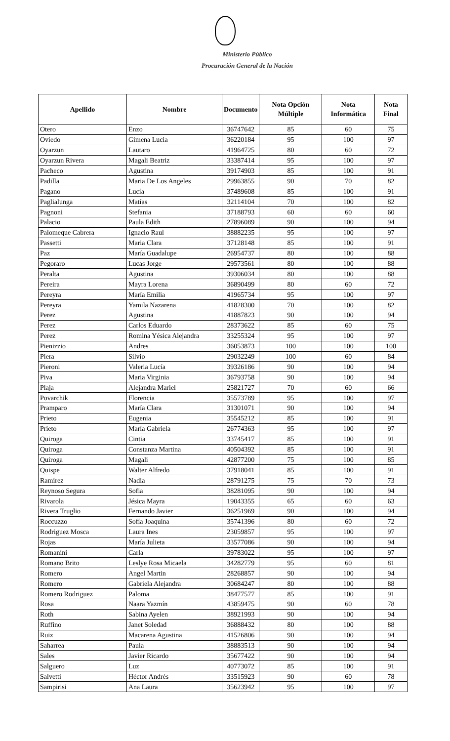Ministerio Público
Procuración General de la Nación
| Apellido | Nombre | Documento | Nota Opción Múltiple | Nota Informática | Nota Final |
| --- | --- | --- | --- | --- | --- |
| Otero | Enzo | 36747642 | 85 | 60 | 75 |
| Oviedo | Gimena Lucia | 36220184 | 95 | 100 | 97 |
| Oyarzun | Lautaro | 41964725 | 80 | 60 | 72 |
| Oyarzun Rivera | Magali Beatriz | 33387414 | 95 | 100 | 97 |
| Pacheco | Agustina | 39174903 | 85 | 100 | 91 |
| Padilla | Maria De Los Angeles | 29963855 | 90 | 70 | 82 |
| Pagano | Lucía | 37489608 | 85 | 100 | 91 |
| Paglialunga | Matías | 32114104 | 70 | 100 | 82 |
| Pagnoni | Stefania | 37188793 | 60 | 60 | 60 |
| Palacio | Paula Edith | 27896089 | 90 | 100 | 94 |
| Palomeque Cabrera | Ignacio Raul | 38882235 | 95 | 100 | 97 |
| Passetti | Maria Clara | 37128148 | 85 | 100 | 91 |
| Paz | María Guadalupe | 26954737 | 80 | 100 | 88 |
| Pegoraro | Lucas Jorge | 29573561 | 80 | 100 | 88 |
| Peralta | Agustina | 39306034 | 80 | 100 | 88 |
| Pereira | Mayra Lorena | 36890499 | 80 | 60 | 72 |
| Pereyra | María Emilia | 41965734 | 95 | 100 | 97 |
| Pereyra | Yamila Nazarena | 41828300 | 70 | 100 | 82 |
| Perez | Agustina | 41887823 | 90 | 100 | 94 |
| Perez | Carlos Eduardo | 28373622 | 85 | 60 | 75 |
| Perez | Romina Yésica Alejandra | 33255324 | 95 | 100 | 97 |
| Pienizzio | Andres | 36053873 | 100 | 100 | 100 |
| Piera | Silvio | 29032249 | 100 | 60 | 84 |
| Pieroni | Valeria Lucía | 39326186 | 90 | 100 | 94 |
| Piva | Maria Virginia | 36793758 | 90 | 100 | 94 |
| Plaja | Alejandra Mariel | 25821727 | 70 | 60 | 66 |
| Povarchik | Florencia | 35573789 | 95 | 100 | 97 |
| Pramparo | María Clara | 31301071 | 90 | 100 | 94 |
| Prieto | Eugenia | 35545212 | 85 | 100 | 91 |
| Prieto | María Gabriela | 26774363 | 95 | 100 | 97 |
| Quiroga | Cintia | 33745417 | 85 | 100 | 91 |
| Quiroga | Constanza Martina | 40504392 | 85 | 100 | 91 |
| Quiroga | Magali | 42877200 | 75 | 100 | 85 |
| Quispe | Walter Alfredo | 37918041 | 85 | 100 | 91 |
| Ramirez | Nadia | 28791275 | 75 | 70 | 73 |
| Reynoso Segura | Sofia | 38281095 | 90 | 100 | 94 |
| Rivarola | Jésica Mayra | 19043355 | 65 | 60 | 63 |
| Rivera Truglio | Fernando Javier | 36251969 | 90 | 100 | 94 |
| Roccuzzo | Sofía Joaquina | 35741396 | 80 | 60 | 72 |
| Rodriguez Mosca | Laura Ines | 23059857 | 95 | 100 | 97 |
| Rojas | María Julieta | 33577086 | 90 | 100 | 94 |
| Romanini | Carla | 39783022 | 95 | 100 | 97 |
| Romano Brito | Leslye Rosa Micaela | 34282779 | 95 | 60 | 81 |
| Romero | Angel Martin | 28268857 | 90 | 100 | 94 |
| Romero | Gabriela Alejandra | 30684247 | 80 | 100 | 88 |
| Romero Rodriguez | Paloma | 38477577 | 85 | 100 | 91 |
| Rosa | Naara Yazmín | 43859475 | 90 | 60 | 78 |
| Roth | Sabina Ayelen | 38921993 | 90 | 100 | 94 |
| Ruffino | Janet Soledad | 36888432 | 80 | 100 | 88 |
| Ruiz | Macarena Agustina | 41526806 | 90 | 100 | 94 |
| Saharrea | Paula | 38883513 | 90 | 100 | 94 |
| Sales | Javier Ricardo | 35677422 | 90 | 100 | 94 |
| Salguero | Luz | 40773072 | 85 | 100 | 91 |
| Salvetti | Héctor Andrés | 33515923 | 90 | 60 | 78 |
| Sampirisi | Ana Laura | 35623942 | 95 | 100 | 97 |